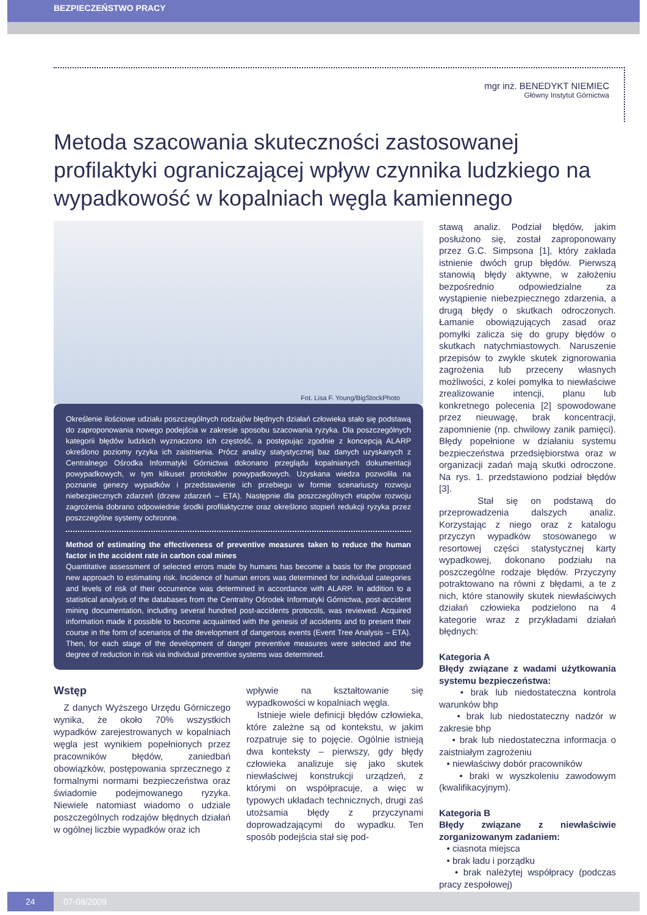BEZPIECZEŃSTWO PRACY
mgr inż. BENEDYKT NIEMIEC
Główny Instytut Górnictwa
Metoda szacowania skuteczności zastosowanej profilaktyki ograniczającej wpływ czynnika ludzkiego na wypadkowość w kopalniach węgla kamiennego
Fot. Lisa F. Young/BigStockPhoto
Określenie ilościowe udziału poszczególnych rodzajów błędnych działań człowieka stało się podstawą do zaproponowania nowego podejścia w zakresie sposobu szacowania ryzyka. Dla poszczególnych kategorii błędów ludzkich wyznaczono ich częstość, a postępując zgodnie z koncepcją ALARP określono poziomy ryzyka ich zaistnienia. Prócz analizy statystycznej baz danych uzyskanych z Centralnego Ośrodka Informatyki Górnictwa dokonano przeglądu kopalnianych dokumentacji powypadkowych, w tym kilkuset protokołów powypadkowych. Uzyskana wiedza pozwoliła na poznanie genezy wypadków i przedstawienie ich przebiegu w formie scenariuszy rozwoju niebezpiecznych zdarzeń (drzew zdarzeń – ETA). Następnie dla poszczególnych etapów rozwoju zagrożenia dobrano odpowiednie środki profilaktyczne oraz określono stopień redukcji ryzyka przez poszczególne systemy ochronne.
Method of estimating the effectiveness of preventive measures taken to reduce the human factor in the accident rate in carbon coal mines
Quantitative assessment of selected errors made by humans has become a basis for the proposed new approach to estimating risk. Incidence of human errors was determined for individual categories and levels of risk of their occurrence was determined in accordance with ALARP. In addition to a statistical analysis of the databases from the Centralny Ośrodek Informatyki Górnictwa, post-accident mining documentation, including several hundred post-accidents protocols, was reviewed. Acquired information made it possible to become acquainted with the genesis of accidents and to present their course in the form of scenarios of the development of dangerous events (Event Tree Analysis – ETA). Then, for each stage of the development of danger preventive measures were selected and the degree of reduction in risk via individual preventive systems was determined.
Wstęp
Z danych Wyższego Urzędu Górniczego wynika, że około 70% wszystkich wypadków zarejestrowanych w kopalniach węgla jest wynikiem popełnionych przez pracowników błędów, zaniedbań obowiązków, postępowania sprzecznego z formalnymi normami bezpieczeństwa oraz świadomie podejmowanego ryzyka. Niewiele natomiast wiadomo o udziale poszczególnych rodzajów błędnych działań w ogólnej liczbie wypadków oraz ich
wpływie na kształtowanie się wypadkowości w kopalniach węgla.
Istnieje wiele definicji błędów człowieka, które zależne są od kontekstu, w jakim rozpatruje się to pojęcie. Ogólnie istnieją dwa konteksty – pierwszy, gdy błędy człowieka analizuje się jako skutek niewłaściwej konstrukcji urządzeń, z którymi on współpracuje, a więc w typowych układach technicznych, drugi zaś utożsamia błędy z przyczynami doprowadzającymi do wypadku. Ten sposób podejścia stał się pod-
stawą analiz. Podział błędów, jakim posłużono się, został zaproponowany przez G.C. Simpsona [1], który zakłada istnienie dwóch grup błędów. Pierwszą stanowią błędy aktywne, w założeniu bezpośrednio odpowiedzialne za wystąpienie niebezpiecznego zdarzenia, a drugą błędy o skutkach odroczonych. Łamanie obowiązujących zasad oraz pomyłki zalicza się do grupy błędów o skutkach natychmiastowych. Naruszenie przepisów to zwykle skutek zignorowania zagrożenia lub przeceny własnych możliwości, z kolei pomyłka to niewłaściwe zrealizowanie intencji, planu lub konkretnego polecenia [2] spowodowane przez nieuwagę, brak koncentracji, zapomnienie (np. chwilowy zanik pamięci). Błędy popełnione w działaniu systemu bezpieczeństwa przedsiębiorstwa oraz w organizacji zadań mają skutki odroczone. Na rys. 1. przedstawiono podział błędów [3].
Stał się on podstawą do przeprowadzenia dalszych analiz. Korzystając z niego oraz z katalogu przyczyn wypadków stosowanego w resortowej części statystycznej karty wypadkowej, dokonano podziału na poszczególne rodzaje błędów. Przyczyny potraktowano na równi z błędami, a te z nich, które stanowiły skutek niewłaściwych działań człowieka podzielono na 4 kategorie wraz z przykładami działań błędnych:
Kategoria A
Błędy związane z wadami użytkowania systemu bezpieczeństwa:
• brak lub niedostateczna kontrola warunków bhp
• brak lub niedostateczny nadzór w zakresie bhp
• brak lub niedostateczna informacja o zaistniałym zagrożeniu
• niewłaściwy dobór pracowników
• braki w wyszkoleniu zawodowym (kwalifikacyjnym).
Kategoria B
Błędy związane z niewłaściwie zorganizowanym zadaniem:
• ciasnota miejsca
• brak ładu i porządku
• brak należytej współpracy (podczas pracy zespołowej)
24 07-08/2009